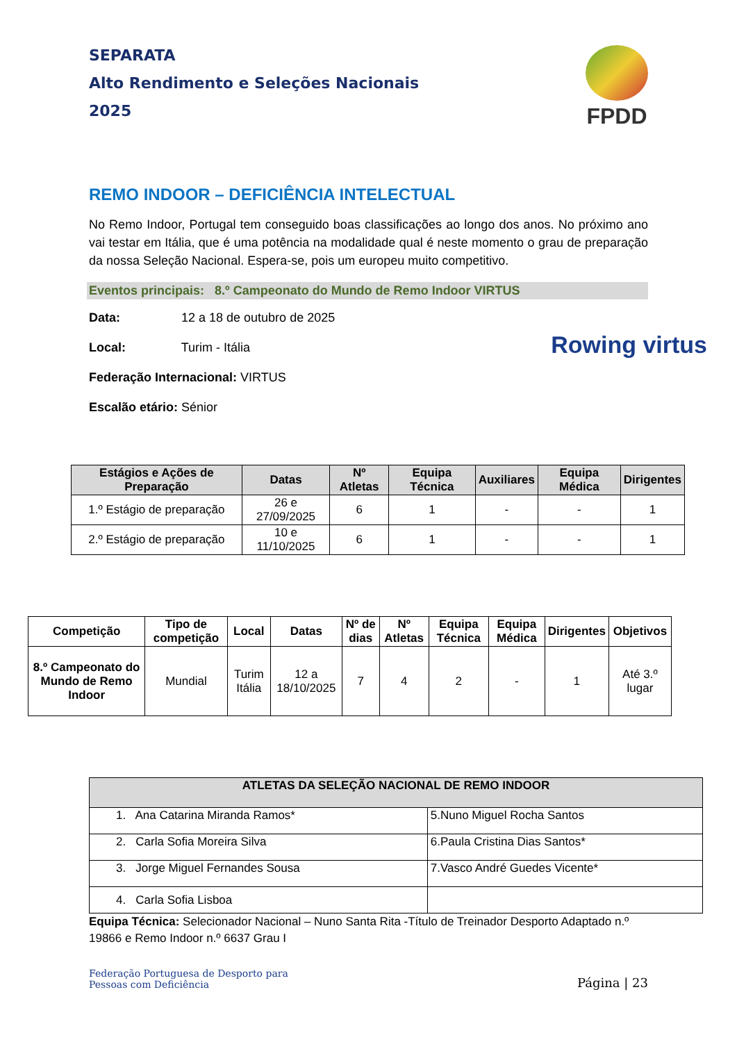SEPARATA
Alto Rendimento e Seleções Nacionais
2025
FPDD
REMO INDOOR – DEFICIÊNCIA INTELECTUAL
No Remo Indoor, Portugal tem conseguido boas classificações ao longo dos anos. No próximo ano vai testar em Itália, que é uma potência na modalidade qual é neste momento o grau de preparação da nossa Seleção Nacional. Espera-se, pois um europeu muito competitivo.
Eventos principais: 8.º Campeonato do Mundo de Remo Indoor VIRTUS
Data: 12 a 18 de outubro de 2025
Local: Turim - Itália
Federação Internacional: VIRTUS
Escalão etário: Sénior
Rowing virtus
| Estágios e Ações de Preparação | Datas | Nº Atletas | Equipa Técnica | Auxiliares | Equipa Médica | Dirigentes |
| --- | --- | --- | --- | --- | --- | --- |
| 1.º Estágio de preparação | 26 e 27/09/2025 | 6 | 1 | - | - | 1 |
| 2.º Estágio de preparação | 10 e 11/10/2025 | 6 | 1 | - | - | 1 |
| Competição | Tipo de competição | Local | Datas | Nº de dias | Nº Atletas | Equipa Técnica | Equipa Médica | Dirigentes | Objetivos |
| --- | --- | --- | --- | --- | --- | --- | --- | --- | --- |
| 8.º Campeonato do Mundo de Remo Indoor | Mundial | Turim Itália | 12 a 18/10/2025 | 7 | 4 | 2 | - | 1 | Até 3.º lugar |
| ATLETAS DA SELEÇÃO NACIONAL DE REMO INDOOR | |
| --- | --- |
| 1. Ana Catarina Miranda Ramos* | 5.Nuno Miguel Rocha Santos |
| 2. Carla Sofia Moreira Silva | 6.Paula Cristina Dias Santos* |
| 3. Jorge Miguel Fernandes Sousa | 7.Vasco André Guedes Vicente* |
| 4. Carla Sofia Lisboa | |
Equipa Técnica: Selecionador Nacional – Nuno Santa Rita -Título de Treinador Desporto Adaptado n.º 19866 e Remo Indoor n.º 6637 Grau I
Federação Portuguesa de Desporto para
Pessoas com Deficiência
Página | 23